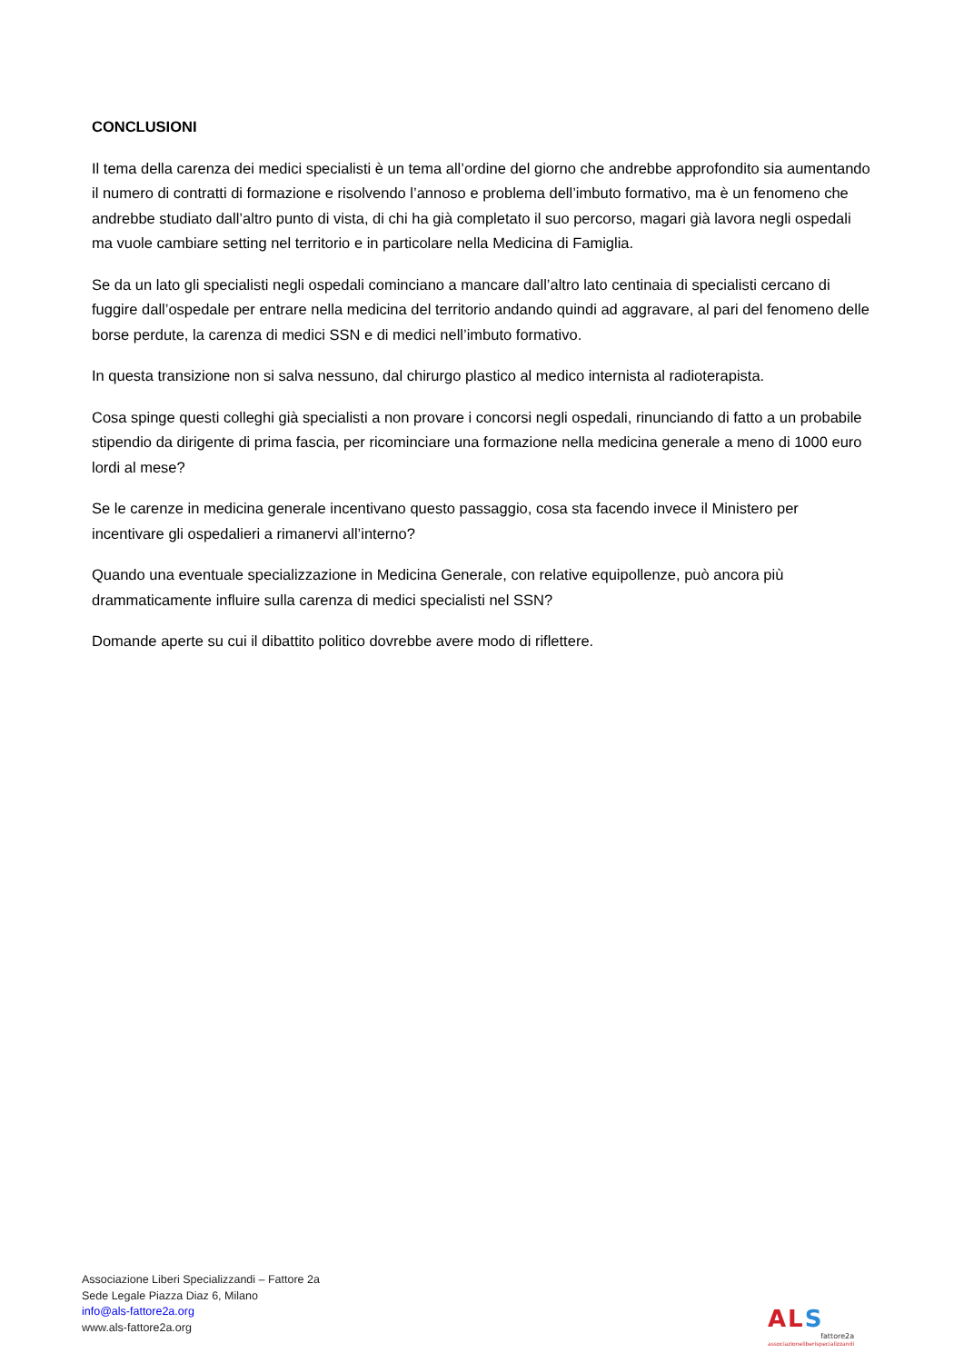CONCLUSIONI
Il tema della carenza dei medici specialisti è un tema all’ordine del giorno che andrebbe approfondito sia aumentando il numero di contratti di formazione e risolvendo l’annoso e problema dell’imbuto formativo, ma è un fenomeno che andrebbe studiato dall’altro punto di vista, di chi ha già completato il suo percorso, magari già lavora negli ospedali ma vuole cambiare setting nel territorio e in particolare nella Medicina di Famiglia.
Se da un lato gli specialisti negli ospedali cominciano a mancare dall’altro lato centinaia di specialisti cercano di fuggire dall’ospedale per entrare nella medicina del territorio andando quindi ad aggravare, al pari del fenomeno delle borse perdute, la carenza di medici SSN e di medici nell’imbuto formativo.
In questa transizione non si salva nessuno, dal chirurgo plastico al medico internista al radioterapista.
Cosa spinge questi colleghi già specialisti a non provare i concorsi negli ospedali, rinunciando di fatto a un probabile stipendio da dirigente di prima fascia, per ricominciare una formazione nella medicina generale a meno di 1000 euro lordi al mese?
Se le carenze in medicina generale incentivano questo passaggio, cosa sta facendo invece il Ministero per incentivare gli ospedalieri a rimanervi all’interno?
Quando una eventuale specializzazione in Medicina Generale, con relative equipollenze, può ancora più drammaticamente influire sulla carenza di medici specialisti nel SSN?
Domande aperte su cui il dibattito politico dovrebbe avere modo di riflettere.
Associazione Liberi Specializzandi – Fattore 2a
Sede Legale Piazza Diaz 6, Milano
info@als-fattore2a.org
www.als-fattore2a.org
ALS
fattore2a
associazioneliberispecializzandi